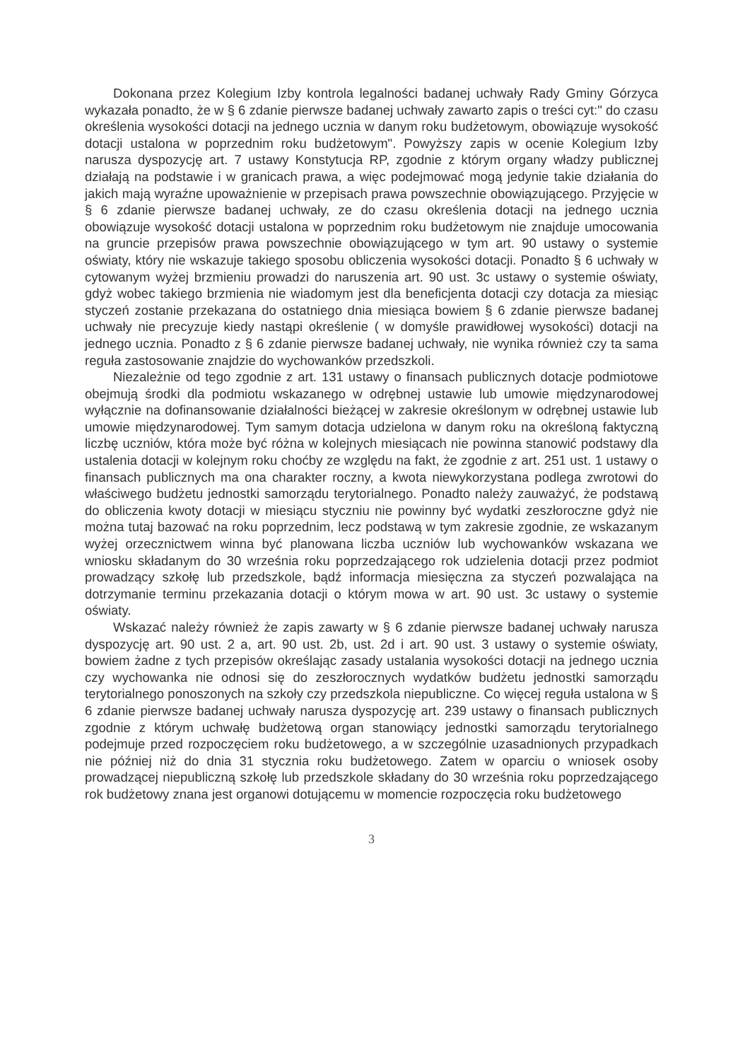Dokonana przez Kolegium Izby kontrola legalności badanej uchwały Rady Gminy Górzyca wykazała ponadto, że w § 6 zdanie pierwsze badanej uchwały zawarto zapis o treści cyt:" do czasu określenia wysokości dotacji na jednego ucznia w danym roku budżetowym, obowiązuje wysokość dotacji ustalona w poprzednim roku budżetowym". Powyższy zapis w ocenie Kolegium Izby narusza dyspozycję art. 7 ustawy Konstytucja RP, zgodnie z którym organy władzy publicznej działają na podstawie i w granicach prawa, a więc podejmować mogą jedynie takie działania do jakich mają wyraźne upoważnienie w przepisach prawa powszechnie obowiązującego. Przyjęcie w § 6 zdanie pierwsze badanej uchwały, ze do czasu określenia dotacji na jednego ucznia obowiązuje wysokość dotacji ustalona w poprzednim roku budżetowym nie znajduje umocowania na gruncie przepisów prawa powszechnie obowiązującego w tym art. 90 ustawy o systemie oświaty, który nie wskazuje takiego sposobu obliczenia wysokości dotacji. Ponadto § 6 uchwały w cytowanym wyżej brzmieniu prowadzi do naruszenia art. 90 ust. 3c ustawy o systemie oświaty, gdyż wobec takiego brzmienia nie wiadomym jest dla beneficjenta dotacji czy dotacja za miesiąc styczeń zostanie przekazana do ostatniego dnia miesiąca bowiem § 6 zdanie pierwsze badanej uchwały nie precyzuje kiedy nastąpi określenie ( w domyśle prawidłowej wysokości) dotacji na jednego ucznia. Ponadto z § 6 zdanie pierwsze badanej uchwały, nie wynika również czy ta sama reguła zastosowanie znajdzie do wychowanków przedszkoli.
Niezależnie od tego zgodnie z art. 131 ustawy o finansach publicznych dotacje podmiotowe obejmują środki dla podmiotu wskazanego w odrębnej ustawie lub umowie międzynarodowej wyłącznie na dofinansowanie działalności bieżącej w zakresie określonym w odrębnej ustawie lub umowie międzynarodowej. Tym samym dotacja udzielona w danym roku na określoną faktyczną liczbę uczniów, która może być różna w kolejnych miesiącach nie powinna stanowić podstawy dla ustalenia dotacji w kolejnym roku choćby ze względu na fakt, że zgodnie z art. 251 ust. 1 ustawy o finansach publicznych ma ona charakter roczny, a kwota niewykorzystana podlega zwrotowi do właściwego budżetu jednostki samorządu terytorialnego. Ponadto należy zauważyć, że podstawą do obliczenia kwoty dotacji w miesiącu styczniu nie powinny być wydatki zeszłoroczne gdyż nie można tutaj bazować na roku poprzednim, lecz podstawą w tym zakresie zgodnie, ze wskazanym wyżej orzecznictwem winna być planowana liczba uczniów lub wychowanków wskazana we wniosku składanym do 30 września roku poprzedzającego rok udzielenia dotacji przez podmiot prowadzący szkołę lub przedszkole, bądź informacja miesięczna za styczeń pozwalająca na dotrzymanie terminu przekazania dotacji o którym mowa w art. 90 ust. 3c ustawy o systemie oświaty.
Wskazać należy również że zapis zawarty w § 6 zdanie pierwsze badanej uchwały narusza dyspozycję art. 90 ust. 2 a, art. 90 ust. 2b, ust. 2d i art. 90 ust. 3 ustawy o systemie oświaty, bowiem żadne z tych przepisów określając zasady ustalania wysokości dotacji na jednego ucznia czy wychowanka nie odnosi się do zeszłorocznych wydatków budżetu jednostki samorządu terytorialnego ponoszonych na szkoły czy przedszkola niepubliczne. Co więcej reguła ustalona w § 6 zdanie pierwsze badanej uchwały narusza dyspozycję art. 239 ustawy o finansach publicznych zgodnie z którym uchwałę budżetową organ stanowiący jednostki samorządu terytorialnego podejmuje przed rozpoczęciem roku budżetowego, a w szczególnie uzasadnionych przypadkach nie później niż do dnia 31 stycznia roku budżetowego. Zatem w oparciu o wniosek osoby prowadzącej niepubliczną szkołę lub przedszkole składany do 30 września roku poprzedzającego rok budżetowy znana jest organowi dotującemu w momencie rozpoczęcia roku budżetowego
3